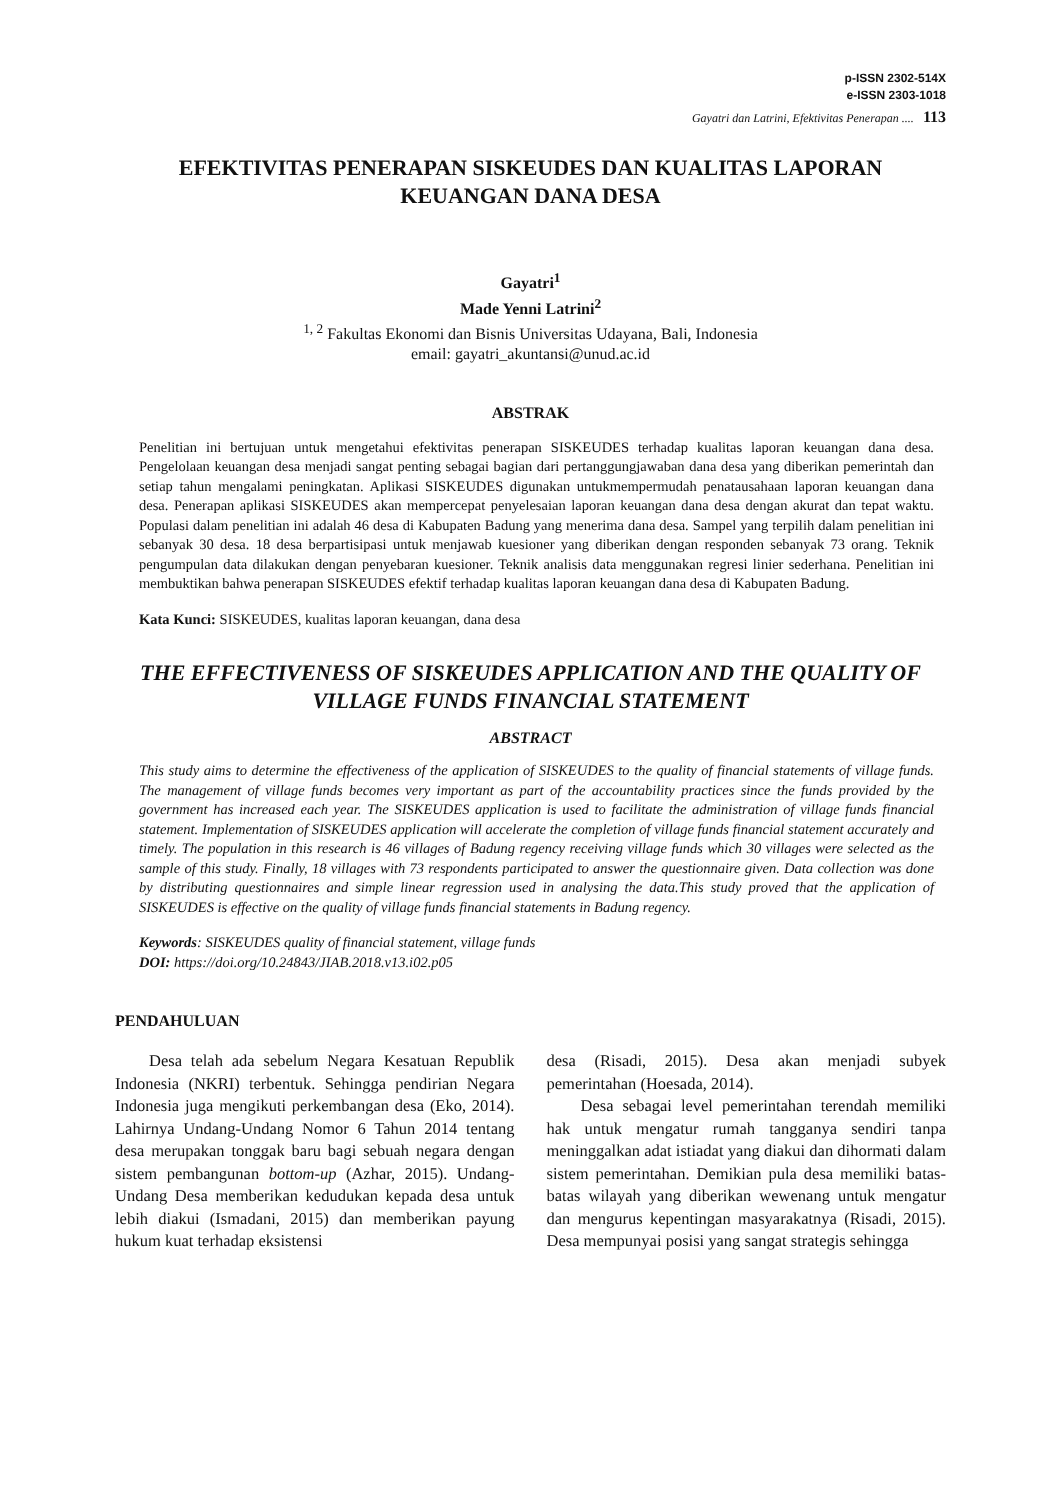p-ISSN 2302-514X
e-ISSN 2303-1018
Gayatri dan Latrini, Efektivitas Penerapan .... 113
EFEKTIVITAS PENERAPAN SISKEUDES DAN KUALITAS LAPORAN KEUANGAN DANA DESA
Gayatri<sup>1</sup>
Made Yenni Latrini<sup>2</sup>
<sup>1, 2</sup> Fakultas Ekonomi dan Bisnis Universitas Udayana, Bali, Indonesia
email: gayatri_akuntansi@unud.ac.id
ABSTRAK
Penelitian ini bertujuan untuk mengetahui efektivitas penerapan SISKEUDES terhadap kualitas laporan keuangan dana desa. Pengelolaan keuangan desa menjadi sangat penting sebagai bagian dari pertanggungjawaban dana desa yang diberikan pemerintah dan setiap tahun mengalami peningkatan. Aplikasi SISKEUDES digunakan untukmempermudah penatausahaan laporan keuangan dana desa. Penerapan aplikasi SISKEUDES akan mempercepat penyelesaian laporan keuangan dana desa dengan akurat dan tepat waktu. Populasi dalam penelitian ini adalah 46 desa di Kabupaten Badung yang menerima dana desa. Sampel yang terpilih dalam penelitian ini sebanyak 30 desa. 18 desa berpartisipasi untuk menjawab kuesioner yang diberikan dengan responden sebanyak 73 orang. Teknik pengumpulan data dilakukan dengan penyebaran kuesioner. Teknik analisis data menggunakan regresi linier sederhana. Penelitian ini membuktikan bahwa penerapan SISKEUDES efektif terhadap kualitas laporan keuangan dana desa di Kabupaten Badung.
Kata Kunci: SISKEUDES, kualitas laporan keuangan, dana desa
THE EFFECTIVENESS OF SISKEUDES APPLICATION AND THE QUALITY OF VILLAGE FUNDS FINANCIAL STATEMENT
ABSTRACT
This study aims to determine the effectiveness of the application of SISKEUDES to the quality of financial statements of village funds. The management of village funds becomes very important as part of the accountability practices since the funds provided by the government has increased each year. The SISKEUDES application is used to facilitate the administration of village funds financial statement. Implementation of SISKEUDES application will accelerate the completion of village funds financial statement accurately and timely. The population in this research is 46 villages of Badung regency receiving village funds which 30 villages were selected as the sample of this study. Finally, 18 villages with 73 respondents participated to answer the questionnaire given. Data collection was done by distributing questionnaires and simple linear regression used in analysing the data.This study proved that the application of SISKEUDES is effective on the quality of village funds financial statements in Badung regency.
Keywords: SISKEUDES quality of financial statement, village funds
DOI: https://doi.org/10.24843/JIAB.2018.v13.i02.p05
PENDAHULUAN
Desa telah ada sebelum Negara Kesatuan Republik Indonesia (NKRI) terbentuk. Sehingga pendirian Negara Indonesia juga mengikuti perkembangan desa (Eko, 2014). Lahirnya Undang-Undang Nomor 6 Tahun 2014 tentang desa merupakan tonggak baru bagi sebuah negara dengan sistem pembangunan bottom-up (Azhar, 2015). Undang-Undang Desa memberikan kedudukan kepada desa untuk lebih diakui (Ismadani, 2015) dan memberikan payung hukum kuat terhadap eksistensi
desa (Risadi, 2015). Desa akan menjadi subyek pemerintahan (Hoesada, 2014).
Desa sebagai level pemerintahan terendah memiliki hak untuk mengatur rumah tangganya sendiri tanpa meninggalkan adat istiadat yang diakui dan dihormati dalam sistem pemerintahan. Demikian pula desa memiliki batas-batas wilayah yang diberikan wewenang untuk mengatur dan mengurus kepentingan masyarakatnya (Risadi, 2015). Desa mempunyai posisi yang sangat strategis sehingga